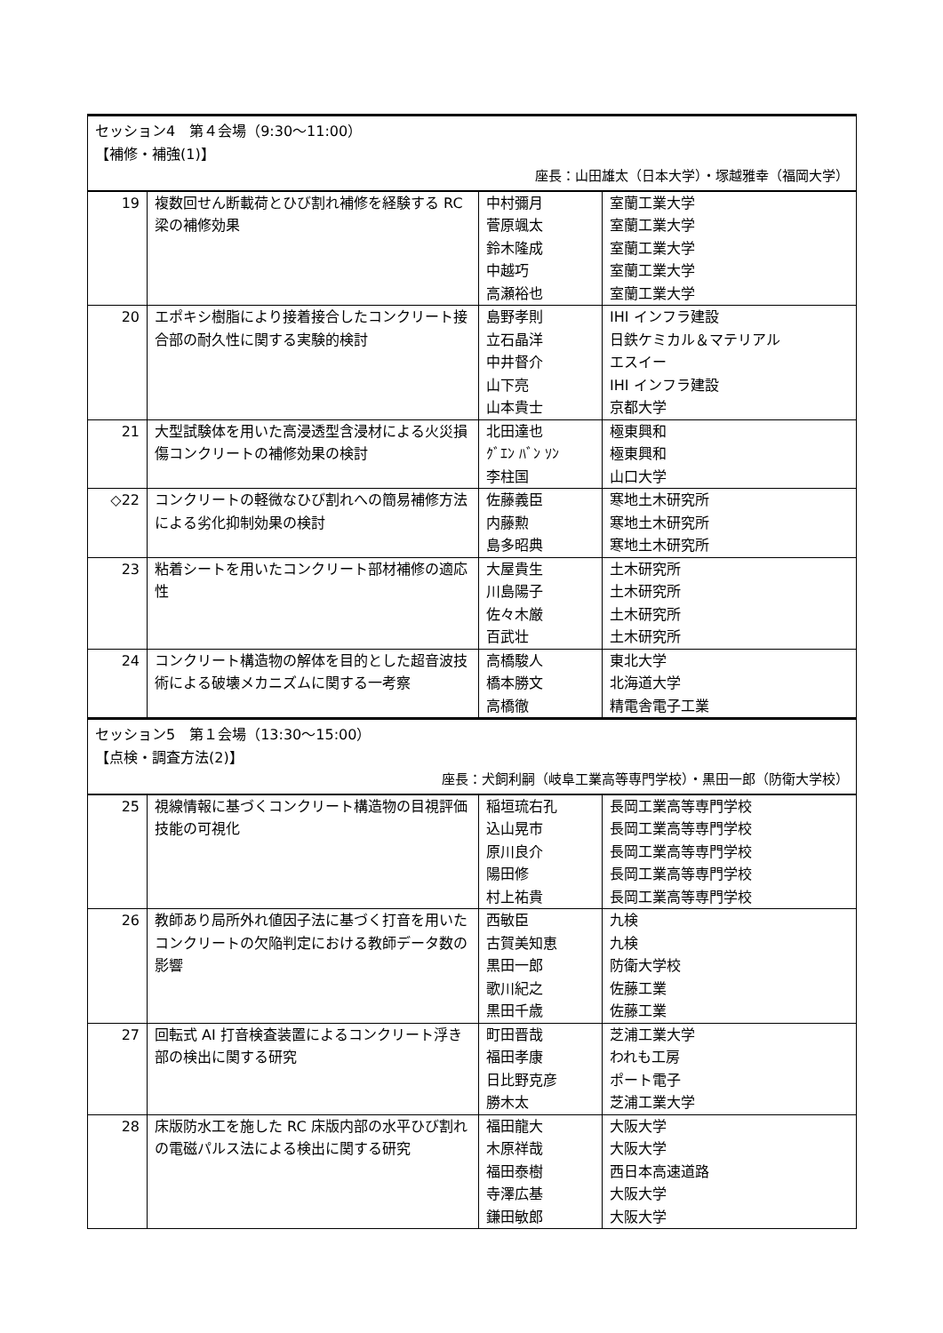| セッション4 第４会場（9:30〜11:00） 【補修・補強(1)】 座長：山田雄太（日本大学）・塚越雅幸（福岡大学） | | | |
| 19 | 複数回せん断載荷とひび割れ補修を経験する RC 梁の補修効果 | 中村彌月 菅原颯太 鈴木隆成 中越巧 高瀬裕也 | 室蘭工業大学 室蘭工業大学 室蘭工業大学 室蘭工業大学 室蘭工業大学 |
| 20 | エポキシ樹脂により接着接合したコンクリート接合部の耐久性に関する実験的検討 | 島野孝則 立石晶洋 中井督介 山下亮 山本貴士 | IHI インフラ建設 日鉄ケミカル＆マテリアル エスイー IHI インフラ建設 京都大学 |
| 21 | 大型試験体を用いた高浸透型含浸材による火災損傷コンクリートの補修効果の検討 | 北田達也 ｸﾞｴﾝ ﾊﾞﾝ ｿﾝ 李柱国 | 極東興和 極東興和 山口大学 |
| ◇22 | コンクリートの軽微なひび割れへの簡易補修方法による劣化抑制効果の検討 | 佐藤義臣 内藤勲 島多昭典 | 寒地土木研究所 寒地土木研究所 寒地土木研究所 |
| 23 | 粘着シートを用いたコンクリート部材補修の適応性 | 大屋貴生 川島陽子 佐々木厳 百武壮 | 土木研究所 土木研究所 土木研究所 土木研究所 |
| 24 | コンクリート構造物の解体を目的とした超音波技術による破壊メカニズムに関する一考察 | 高橋駿人 橋本勝文 高橋徹 | 東北大学 北海道大学 精電舎電子工業 |
| セッション5 第１会場（13:30〜15:00） 【点検・調査方法(2)】 座長：犬飼利嗣（岐阜工業高等専門学校）・黒田一郎（防衛大学校） | | | |
| 25 | 視線情報に基づくコンクリート構造物の目視評価技能の可視化 | 稲垣琉右孔 込山晃市 原川良介 陽田修 村上祐貴 | 長岡工業高等専門学校 長岡工業高等専門学校 長岡工業高等専門学校 長岡工業高等専門学校 長岡工業高等専門学校 |
| 26 | 教師あり局所外れ値因子法に基づく打音を用いたコンクリートの欠陥判定における教師データ数の影響 | 西敏臣 古賀美知恵 黒田一郎 歌川紀之 黒田千歳 | 九検 九検 防衛大学校 佐藤工業 佐藤工業 |
| 27 | 回転式 AI 打音検査装置によるコンクリート浮き部の検出に関する研究 | 町田晋哉 福田孝康 日比野克彦 勝木太 | 芝浦工業大学 われも工房 ポート電子 芝浦工業大学 |
| 28 | 床版防水工を施した RC 床版内部の水平ひび割れの電磁パルス法による検出に関する研究 | 福田龍大 木原祥哉 福田泰樹 寺澤広基 鎌田敏郎 | 大阪大学 大阪大学 西日本高速道路 大阪大学 大阪大学 |